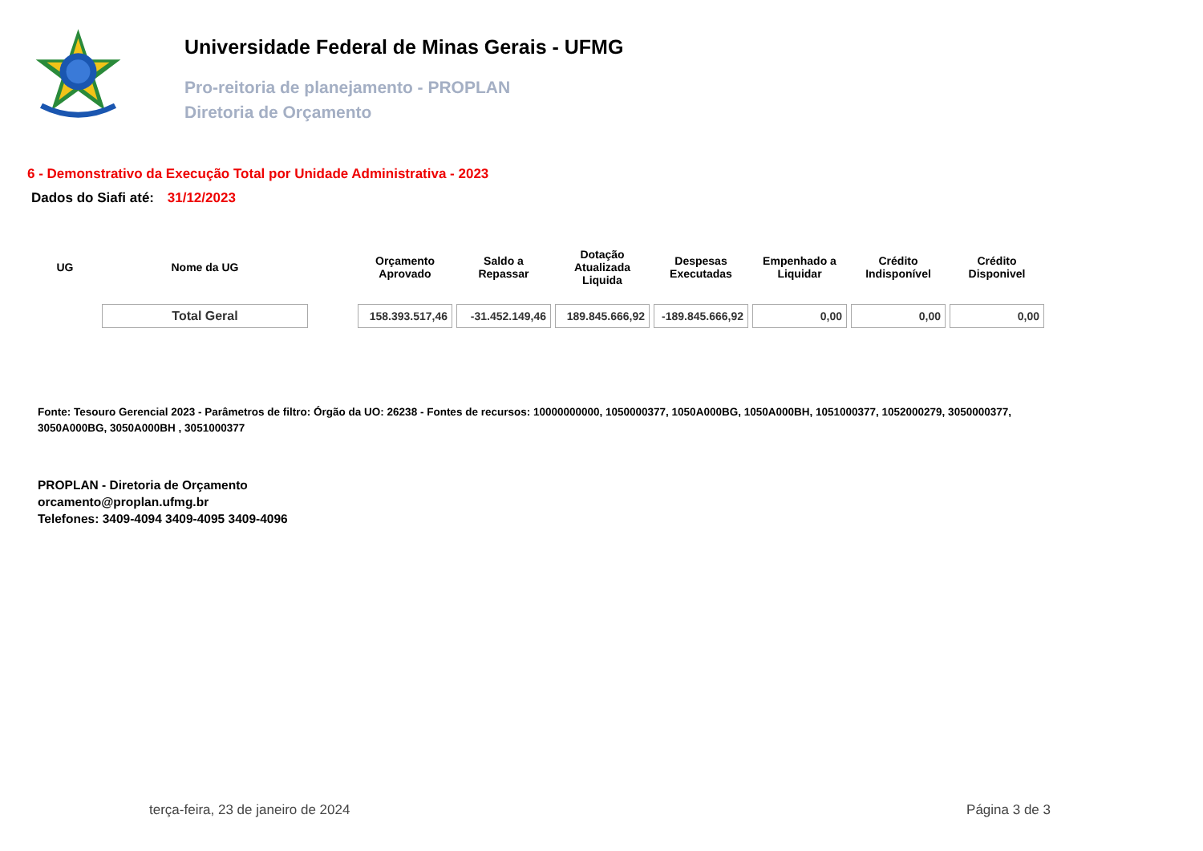Universidade Federal de Minas Gerais - UFMG
Pro-reitoria de planejamento - PROPLAN
Diretoria de Orçamento
6 - Demonstrativo da Execução Total por Unidade Administrativa - 2023
Dados do Siafi até: 31/12/2023
| UG | Nome da UG | | Orçamento Aprovado | Saldo a Repassar | Dotação Atualizada Liquida | Despesas Executadas | Empenhado a Liquidar | Crédito Indisponível | Crédito Disponivel |
| --- | --- | --- | --- | --- | --- | --- | --- | --- | --- |
| | Total Geral | | 158.393.517,46 | -31.452.149,46 | 189.845.666,92 | -189.845.666,92 | 0,00 | 0,00 | 0,00 |
Fonte: Tesouro Gerencial 2023 - Parâmetros de filtro: Órgão da UO: 26238 - Fontes de recursos: 10000000000, 1050000377, 1050A000BG, 1050A000BH, 1051000377, 1052000279, 3050000377, 3050A000BG, 3050A000BH , 3051000377
PROPLAN - Diretoria de Orçamento
orcamento@proplan.ufmg.br
Telefones: 3409-4094 3409-4095 3409-4096
terça-feira, 23 de janeiro de 2024 Página 3 de 3